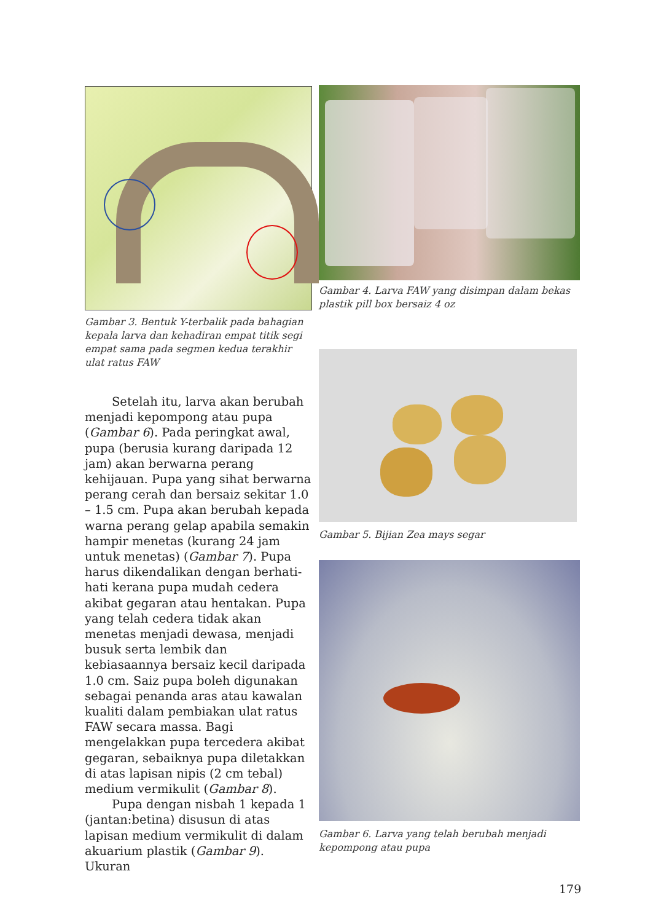Gambar 3. Bentuk Y-terbalik pada bahagian kepala larva dan kehadiran empat titik segi empat sama pada segmen kedua terakhir ulat ratus FAW
Setelah itu, larva akan berubah menjadi kepompong atau pupa (Gambar 6). Pada peringkat awal, pupa (berusia kurang daripada 12 jam) akan berwarna perang kehijauan. Pupa yang sihat berwarna perang cerah dan bersaiz sekitar 1.0 – 1.5 cm. Pupa akan berubah kepada warna perang gelap apabila semakin hampir menetas (kurang 24 jam untuk menetas) (Gambar 7). Pupa harus dikendalikan dengan berhati-hati kerana pupa mudah cedera akibat gegaran atau hentakan. Pupa yang telah cedera tidak akan menetas menjadi dewasa, menjadi busuk serta lembik dan kebiasaannya bersaiz kecil daripada 1.0 cm. Saiz pupa boleh digunakan sebagai penanda aras atau kawalan kualiti dalam pembiakan ulat ratus FAW secara massa. Bagi mengelakkan pupa tercedera akibat gegaran, sebaiknya pupa diletakkan di atas lapisan nipis (2 cm tebal) medium vermikulit (Gambar 8).
Pupa dengan nisbah 1 kepada 1 (jantan:betina) disusun di atas lapisan medium vermikulit di dalam akuarium plastik (Gambar 9). Ukuran
Gambar 4. Larva FAW yang disimpan dalam bekas plastik pill box bersaiz 4 oz
Gambar 5. Bijian Zea mays segar
Gambar 6. Larva yang telah berubah menjadi kepompong atau pupa
179